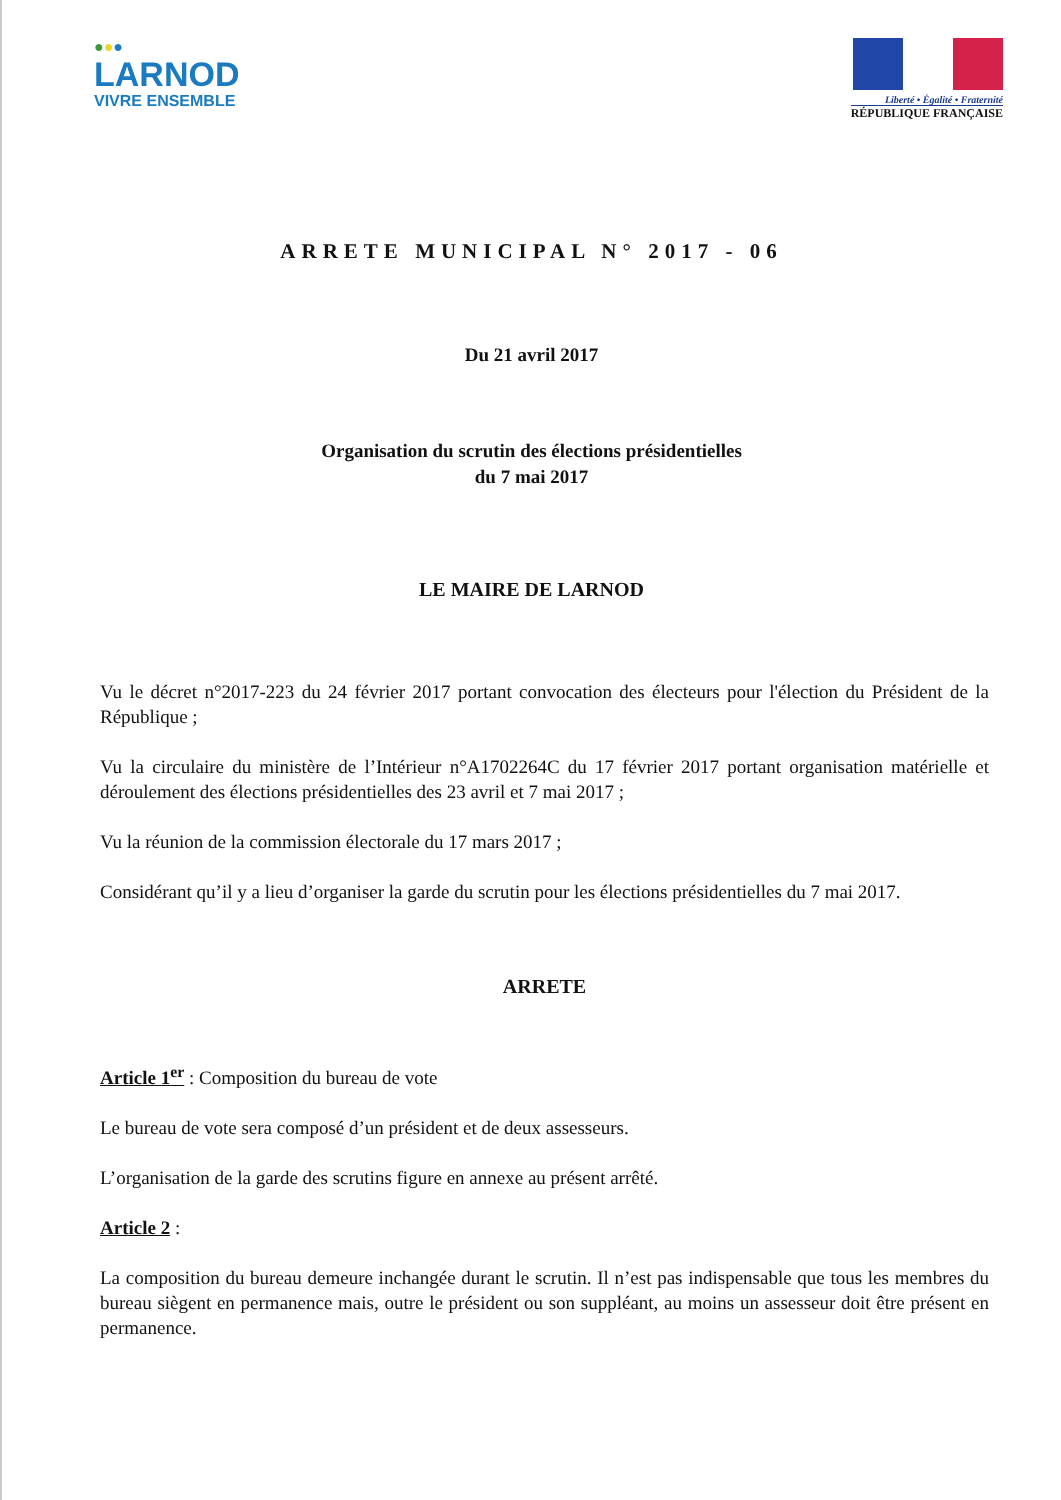●●●
LARNOD
VIVRE ENSEMBLE
Liberté • Égalité • Fraternité
RÉPUBLIQUE FRANÇAISE
ARRETE MUNICIPAL N° 2017 - 06
Du 21 avril 2017
Organisation du scrutin des élections présidentielles
du 7 mai 2017
LE MAIRE DE LARNOD
Vu le décret n°2017-223 du 24 février 2017 portant convocation des électeurs pour l'élection du Président de la République ;
Vu la circulaire du ministère de l’Intérieur n°A1702264C du 17 février 2017 portant organisation matérielle et déroulement des élections présidentielles des 23 avril et 7 mai 2017 ;
Vu la réunion de la commission électorale du 17 mars 2017 ;
Considérant qu’il y a lieu d’organiser la garde du scrutin pour les élections présidentielles du 7 mai 2017.
ARRETE
Article 1<sup>er</sup> : Composition du bureau de vote
Le bureau de vote sera composé d’un président et de deux assesseurs.
L’organisation de la garde des scrutins figure en annexe au présent arrêté.
Article 2 :
La composition du bureau demeure inchangée durant le scrutin. Il n’est pas indispensable que tous les membres du bureau siègent en permanence mais, outre le président ou son suppléant, au moins un assesseur doit être présent en permanence.